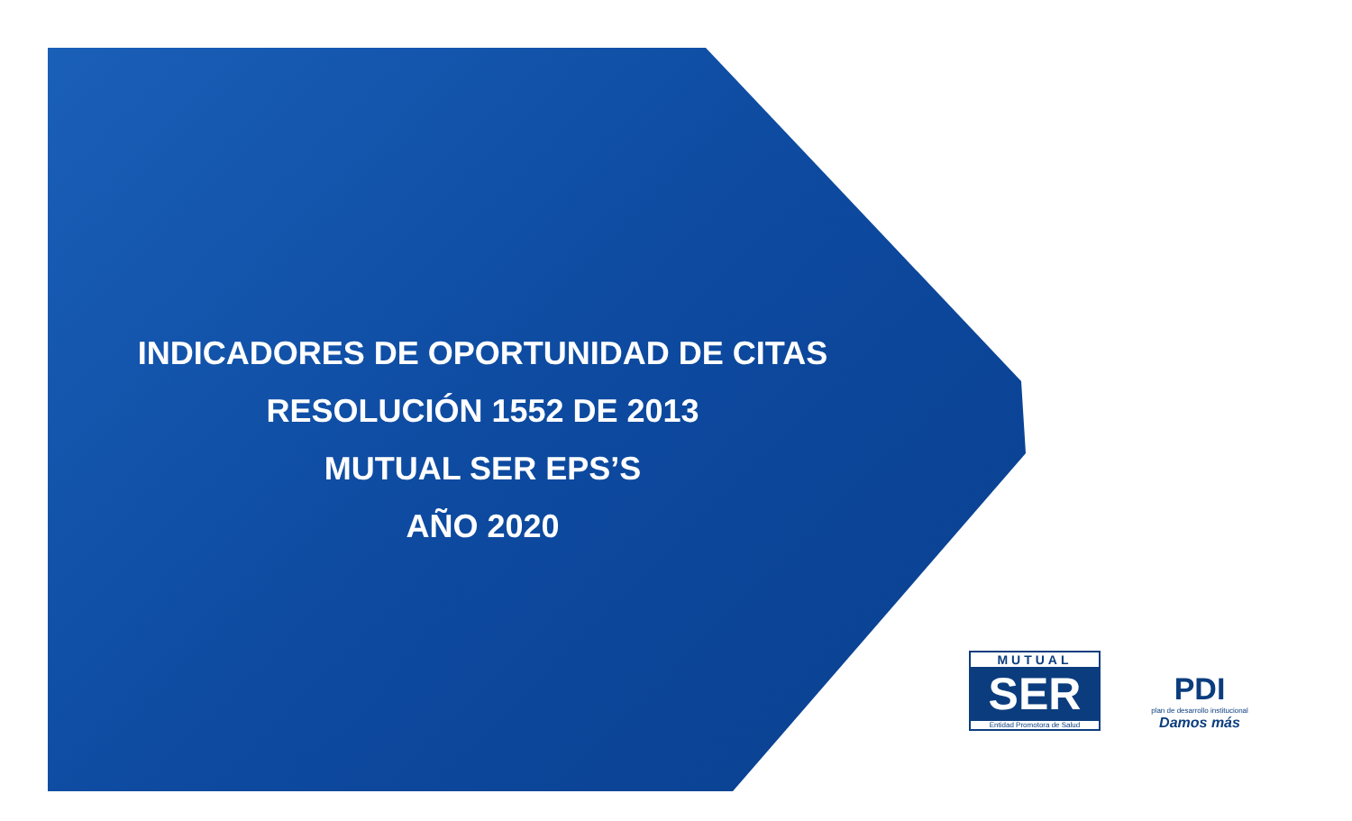INDICADORES DE OPORTUNIDAD DE CITAS
RESOLUCIÓN 1552 DE 2013
MUTUAL SER EPS’S
AÑO 2020
MUTUAL
SER
Entidad Promotora de Salud
PDI
plan de desarrollo institucional
Damos más